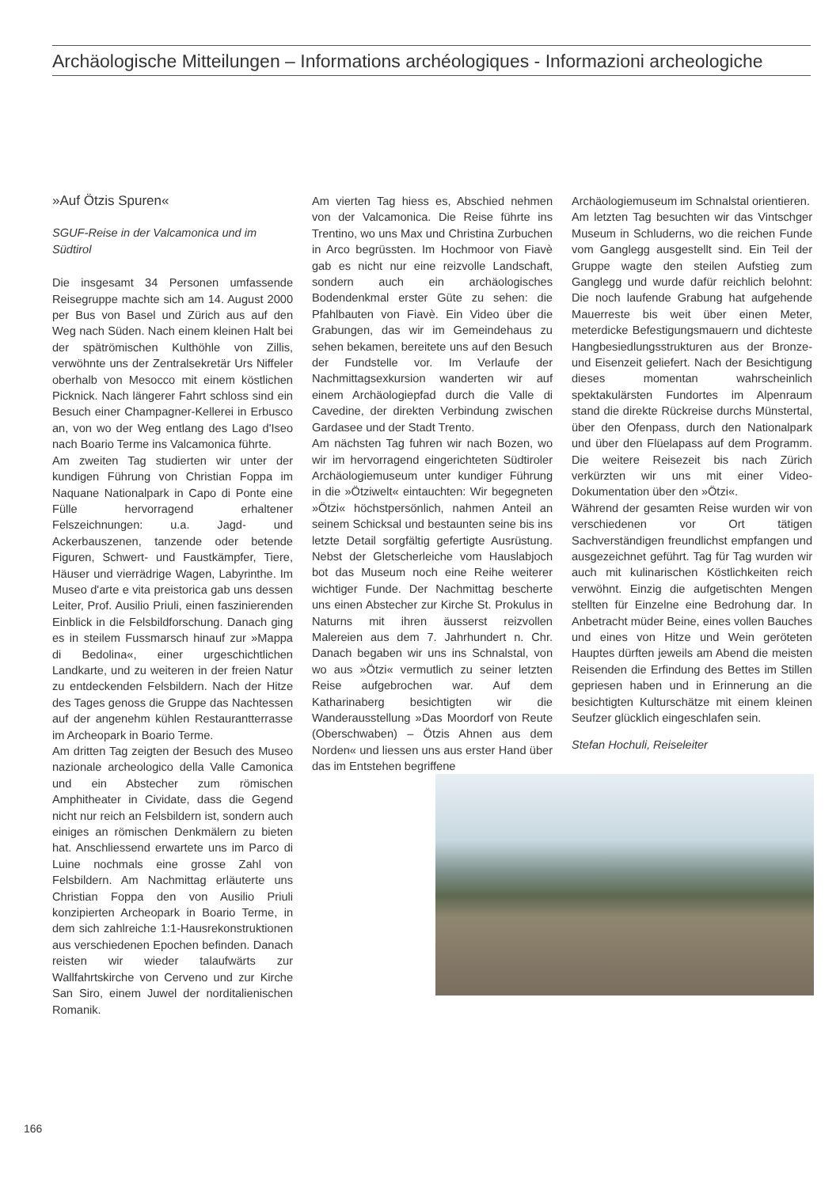Archäologische Mitteilungen – Informations archéologiques - Informazioni archeologiche
»Auf Ötzis Spuren«
SGUF-Reise in der Valcamonica und im Südtirol
Die insgesamt 34 Personen umfassende Reisegruppe machte sich am 14. August 2000 per Bus von Basel und Zürich aus auf den Weg nach Süden. Nach einem kleinen Halt bei der spätrömischen Kulthöhle von Zillis, verwöhnte uns der Zentralsekretär Urs Niffeler oberhalb von Mesocco mit einem köstlichen Picknick. Nach längerer Fahrt schloss sind ein Besuch einer Champagner-Kellerei in Erbusco an, von wo der Weg entlang des Lago d'Iseo nach Boario Terme ins Valcamonica führte.
Am zweiten Tag studierten wir unter der kundigen Führung von Christian Foppa im Naquane Nationalpark in Capo di Ponte eine Fülle hervorragend erhaltener Felszeichnungen: u.a. Jagd- und Ackerbauszenen, tanzende oder betende Figuren, Schwert- und Faustkämpfer, Tiere, Häuser und vierrädrige Wagen, Labyrinthe. Im Museo d'arte e vita preistorica gab uns dessen Leiter, Prof. Ausilio Priuli, einen faszinierenden Einblick in die Felsbildforschung. Danach ging es in steilem Fussmarsch hinauf zur »Mappa di Bedolina«, einer urgeschichtlichen Landkarte, und zu weiteren in der freien Natur zu entdeckenden Felsbildern. Nach der Hitze des Tages genoss die Gruppe das Nachtessen auf der angenehm kühlen Restaurantterrasse im Archeopark in Boario Terme.
Am dritten Tag zeigten der Besuch des Museo nazionale archeologico della Valle Camonica und ein Abstecher zum römischen Amphitheater in Cividate, dass die Gegend nicht nur reich an Felsbildern ist, sondern auch einiges an römischen Denkmälern zu bieten hat. Anschliessend erwartete uns im Parco di Luine nochmals eine grosse Zahl von Felsbildern. Am Nachmittag erläuterte uns Christian Foppa den von Ausilio Priuli konzipierten Archeopark in Boario Terme, in dem sich zahlreiche 1:1-Hausrekonstruktionen aus verschiedenen Epochen befinden. Danach reisten wir wieder talaufwärts zur Wallfahrtskirche von Cerveno und zur Kirche San Siro, einem Juwel der norditalienischen Romanik.
Am vierten Tag hiess es, Abschied nehmen von der Valcamonica. Die Reise führte ins Trentino, wo uns Max und Christina Zurbuchen in Arco begrüssten. Im Hochmoor von Fiavè gab es nicht nur eine reizvolle Landschaft, sondern auch ein archäologisches Bodendenkmal erster Güte zu sehen: die Pfahlbauten von Fiavè. Ein Video über die Grabungen, das wir im Gemeindehaus zu sehen bekamen, bereitete uns auf den Besuch der Fundstelle vor. Im Verlaufe der Nachmittagsexkursion wanderten wir auf einem Archäologiepfad durch die Valle di Cavedine, der direkten Verbindung zwischen Gardasee und der Stadt Trento.
Am nächsten Tag fuhren wir nach Bozen, wo wir im hervorragend eingerichteten Südtiroler Archäologiemuseum unter kundiger Führung in die »Ötziwelt« eintauchten: Wir begegneten »Ötzi« höchstpersönlich, nahmen Anteil an seinem Schicksal und bestaunten seine bis ins letzte Detail sorgfältig gefertigte Ausrüstung. Nebst der Gletscherleiche vom Hauslabjoch bot das Museum noch eine Reihe weiterer wichtiger Funde. Der Nachmittag bescherte uns einen Abstecher zur Kirche St. Prokulus in Naturns mit ihren äusserst reizvollen Malereien aus dem 7. Jahrhundert n. Chr. Danach begaben wir uns ins Schnalstal, von wo aus »Ötzi« vermutlich zu seiner letzten Reise aufgebrochen war. Auf dem Katharinaberg besichtigten wir die Wanderausstellung »Das Moordorf von Reute (Oberschwaben) – Ötzis Ahnen aus dem Norden« und liessen uns aus erster Hand über das im Entstehen begriffene
Archäologiemuseum im Schnalstal orientieren.
Am letzten Tag besuchten wir das Vintschger Museum in Schluderns, wo die reichen Funde vom Ganglegg ausgestellt sind. Ein Teil der Gruppe wagte den steilen Aufstieg zum Ganglegg und wurde dafür reichlich belohnt: Die noch laufende Grabung hat aufgehende Mauerreste bis weit über einen Meter, meterdicke Befestigungsmauern und dichteste Hangbesiedlungsstrukturen aus der Bronze- und Eisenzeit geliefert. Nach der Besichtigung dieses momentan wahrscheinlich spektakulärsten Fundortes im Alpenraum stand die direkte Rückreise durchs Münstertal, über den Ofenpass, durch den Nationalpark und über den Flüelapass auf dem Programm. Die weitere Reisezeit bis nach Zürich verkürzten wir uns mit einer Video-Dokumentation über den »Ötzi«.
Während der gesamten Reise wurden wir von verschiedenen vor Ort tätigen Sachverständigen freundlichst empfangen und ausgezeichnet geführt. Tag für Tag wurden wir auch mit kulinarischen Köstlichkeiten reich verwöhnt. Einzig die aufgetischten Mengen stellten für Einzelne eine Bedrohung dar. In Anbetracht müder Beine, eines vollen Bauches und eines von Hitze und Wein geröteten Hauptes dürften jeweils am Abend die meisten Reisenden die Erfindung des Bettes im Stillen gepriesen haben und in Erinnerung an die besichtigten Kulturschätze mit einem kleinen Seufzer glücklich eingeschlafen sein.
Stefan Hochuli, Reiseleiter
166